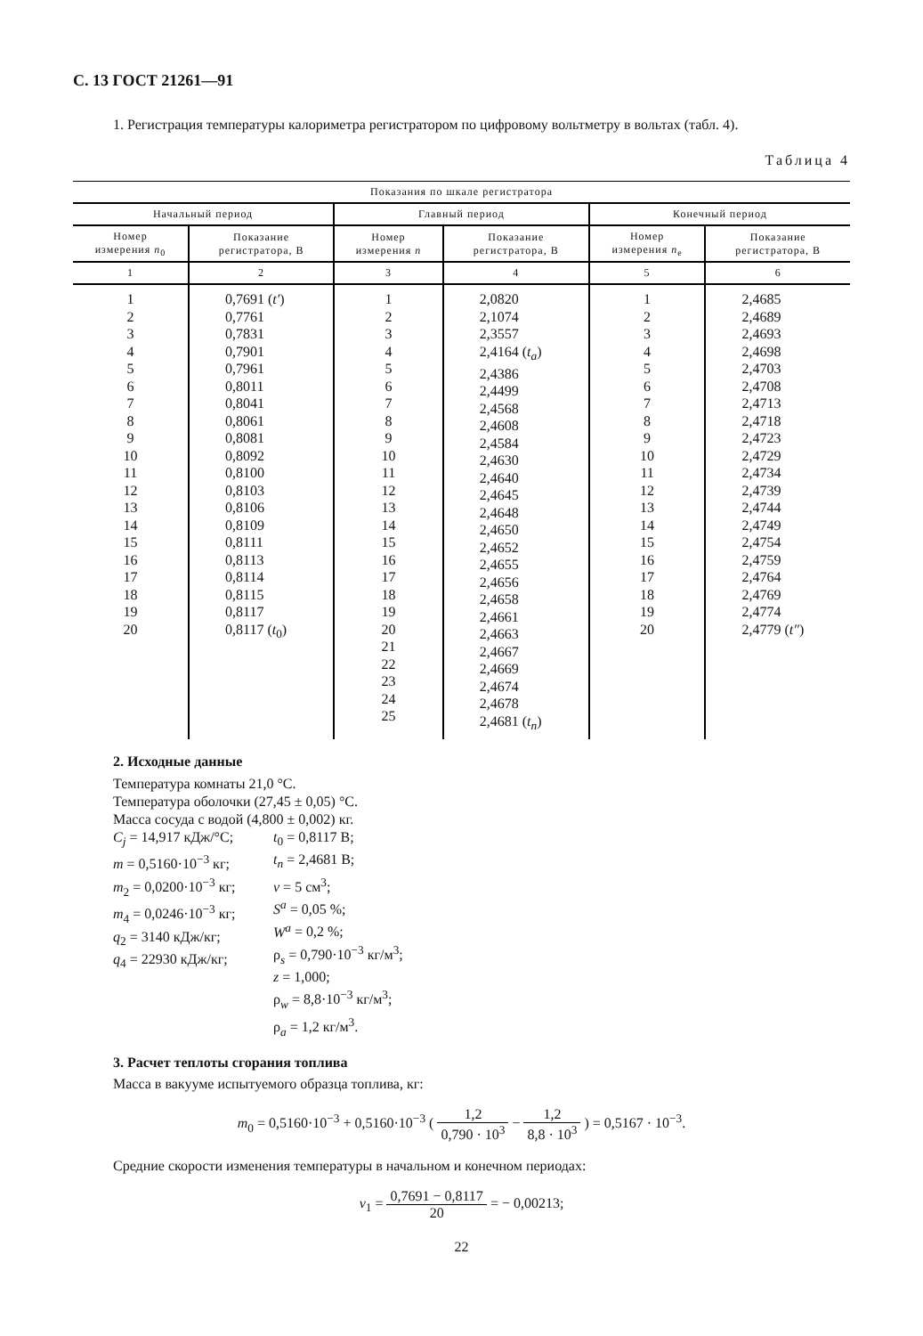С. 13 ГОСТ 21261—91
1. Регистрация температуры калориметра регистратором по цифровому вольтметру в вольтах (табл. 4).
Таблица 4
| Показания по шкале регистратора | | | | | |
| --- | --- | --- | --- | --- | --- |
| Начальный период | | Главный период | | Конечный период | |
| Номер измерения n<sub>0</sub> | Показание регистратора, В | Номер измерения n | Показание регистратора, В | Номер измерения n<sub>e</sub> | Показание регистратора, В |
| 1 | 2 | 3 | 4 | 5 | 6 |
| 1 2 3 4 5 6 7 8 9 10 11 12 13 14 15 16 17 18 19 20 | 0,7691 ( t′ ) 0,7761 0,7831 0,7901 0,7961 0,8011 0,8041 0,8061 0,8081 0,8092 0,8100 0,8103 0,8106 0,8109 0,8111 0,8113 0,8114 0,8115 0,8117 0,8117 ( t<sub>0</sub>) | 1 2 3 4 5 6 7 8 9 10 11 12 13 14 15 16 17 18 19 20 21 22 23 24 25 | 2,0820 2,1074 2,3557 2,4164 ( t<sub>a</sub> ) 2,4386 2,4499 2,4568 2,4608 2,4584 2,4630 2,4640 2,4645 2,4648 2,4650 2,4652 2,4655 2,4656 2,4658 2,4661 2,4663 2,4667 2,4669 2,4674 2,4678 2,4681 ( t<sub>n</sub> ) | 1 2 3 4 5 6 7 8 9 10 11 12 13 14 15 16 17 18 19 20 | 2,4685 2,4689 2,4693 2,4698 2,4703 2,4708 2,4713 2,4718 2,4723 2,4729 2,4734 2,4739 2,4744 2,4749 2,4754 2,4759 2,4764 2,4769 2,4774 2,4779 ( t″ ) |
2. Исходные данные
Температура комнаты 21,0 °С.
Температура оболочки (27,45 ± 0,05) °С.
Масса сосуда с водой (4,800 ± 0,002) кг.
C<sub>j</sub> = 14,917 кДж/°С;
m = 0,5160·10<sup>−3</sup> кг;
m<sub>2</sub> = 0,0200·10<sup>−3</sup> кг;
m<sub>4</sub> = 0,0246·10<sup>−3</sup> кг;
q<sub>2</sub> = 3140 кДж/кг;
q<sub>4</sub> = 22930 кДж/кг;
t<sub>0</sub> = 0,8117 В;
t<sub>n</sub> = 2,4681 В;
v = 5 см<sup>3</sup>;
S<sup>a</sup> = 0,05 %;
W<sup>a</sup> = 0,2 %;
ρ<sub>s</sub> = 0,790·10<sup>−3</sup> кг/м<sup>3</sup>;
z = 1,000;
ρ<sub>w</sub> = 8,8·10<sup>−3</sup> кг/м<sup>3</sup>;
ρ<sub>a</sub> = 1,2 кг/м<sup>3</sup>.
3. Расчет теплоты сгорания топлива
Масса в вакууме испытуемого образца топлива, кг:
m<sub>0</sub> = 0,5160·10<sup>−3</sup> + 0,5160·10<sup>−3</sup> ( 1,2 0,790 · 10<sup>3</sup> − 1,2 8,8 · 10<sup>3</sup> ) = 0,5167 · 10<sup>−3</sup>.
Средние скорости изменения температуры в начальном и конечном периодах:
v<sub>1</sub> = 0,7691 − 0,8117 20 = − 0,00213;
22